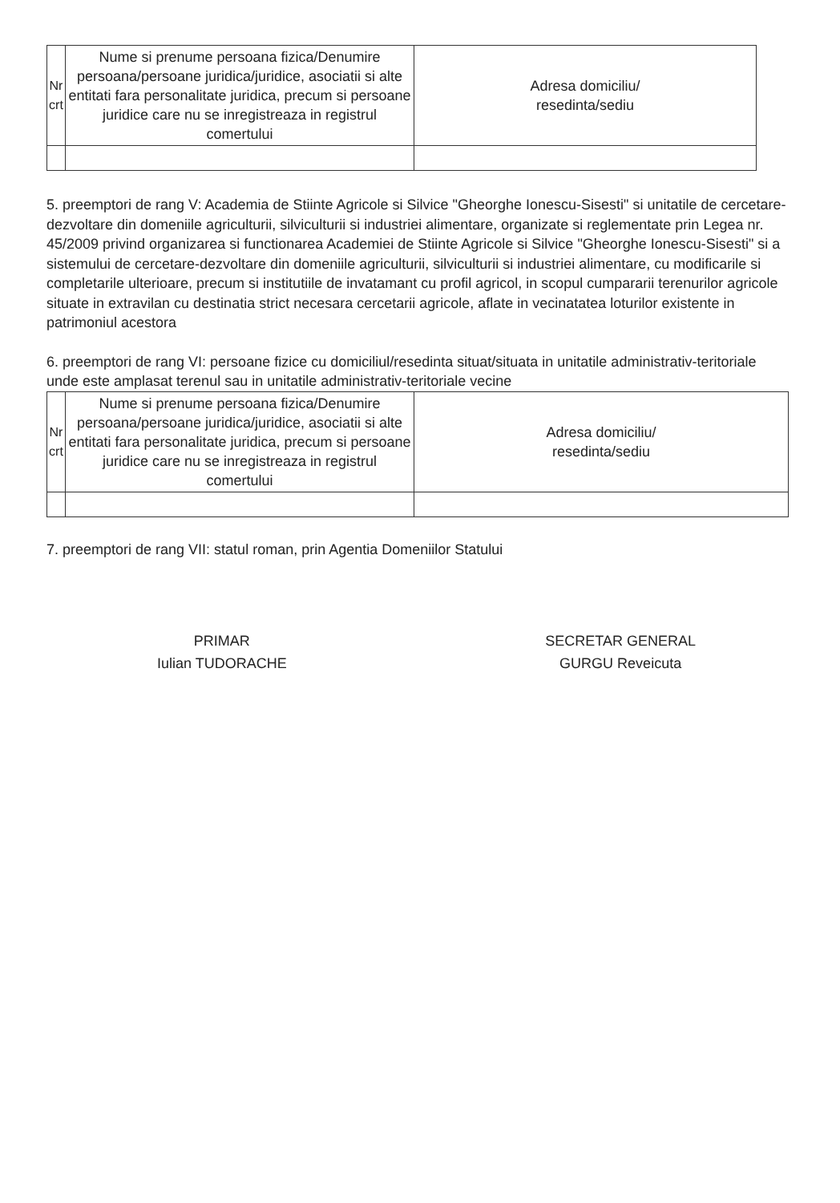| Nr crt | Nume si prenume persoana fizica/Denumire persoana/persoane juridica/juridice, asociatii si alte entitati fara personalitate juridica, precum si persoane juridice care nu se inregistreaza in registrul comertului | Adresa domiciliu/ resedinta/sediu |
| --- | --- | --- |
5. preemptori de rang V: Academia de Stiinte Agricole si Silvice "Gheorghe Ionescu-Sisesti" si unitatile de cercetare-dezvoltare din domeniile agriculturii, silviculturii si industriei alimentare, organizate si reglementate prin Legea nr. 45/2009 privind organizarea si functionarea Academiei de Stiinte Agricole si Silvice "Gheorghe Ionescu-Sisesti" si a sistemului de cercetare-dezvoltare din domeniile agriculturii, silviculturii si industriei alimentare, cu modificarile si completarile ulterioare, precum si institutiile de invatamant cu profil agricol, in scopul cumpararii terenurilor agricole situate in extravilan cu destinatia strict necesara cercetarii agricole, aflate in vecinatatea loturilor existente in patrimoniul acestora
6. preemptori de rang VI: persoane fizice cu domiciliul/resedinta situat/situata in unitatile administrativ-teritoriale unde este amplasat terenul sau in unitatile administrativ-teritoriale vecine
| Nr crt | Nume si prenume persoana fizica/Denumire persoana/persoane juridica/juridice, asociatii si alte entitati fara personalitate juridica, precum si persoane juridice care nu se inregistreaza in registrul comertului | Adresa domiciliu/ resedinta/sediu |
| --- | --- | --- |
7. preemptori de rang VII: statul roman, prin Agentia Domeniilor Statului
PRIMAR
Iulian TUDORACHE
SECRETAR GENERAL
GURGU Reveicuta